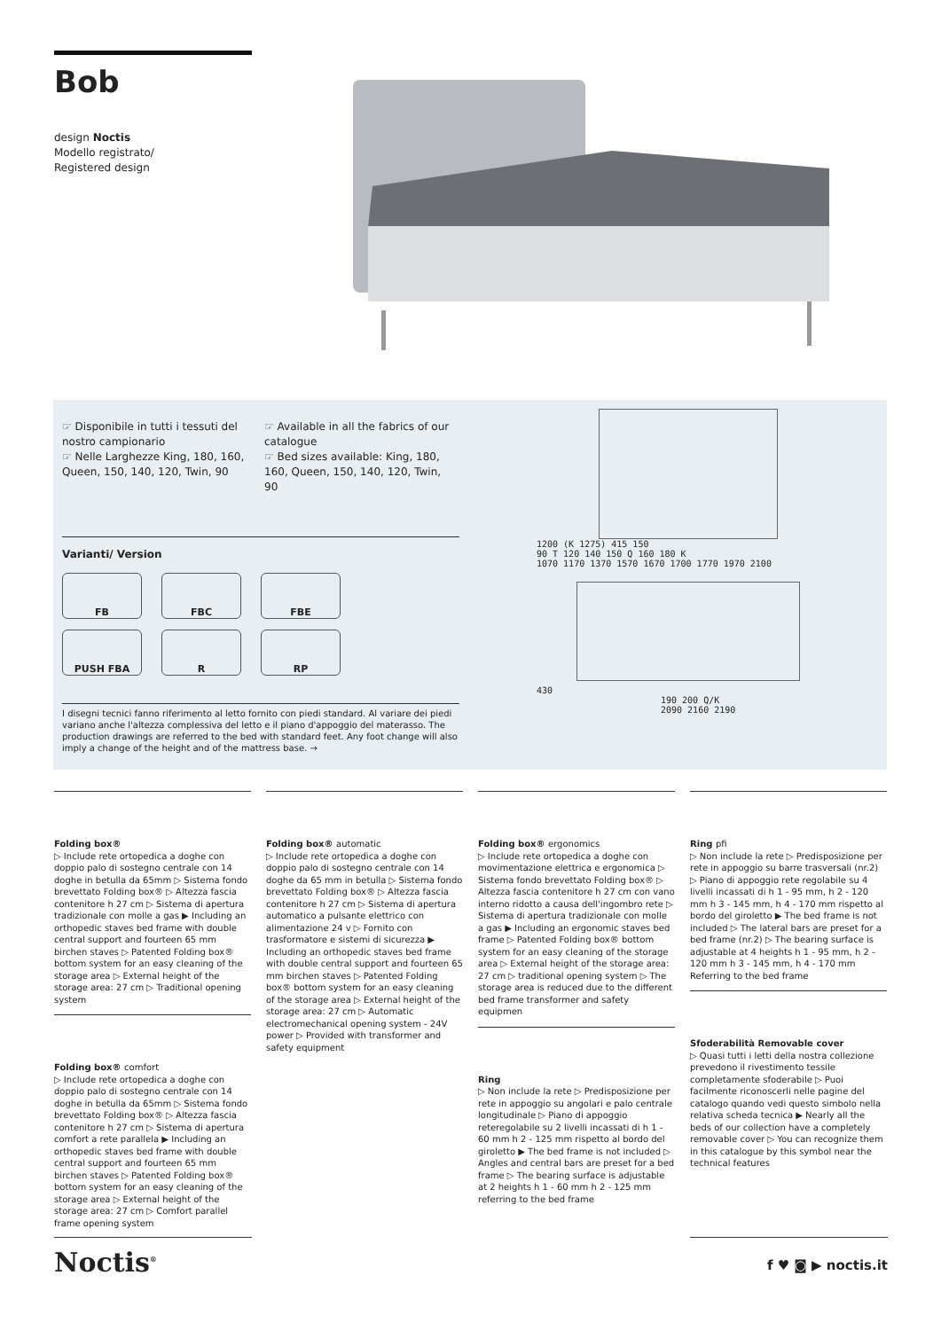Bob
design Noctis
Modello registrato/
Registered design
☞ Disponibile in tutti i tessuti del nostro campionario
☞ Nelle Larghezze King, 180, 160, Queen, 150, 140, 120, Twin, 90
☞ Available in all the fabrics of our catalogue
☞ Bed sizes available: King, 180, 160, Queen, 150, 140, 120, Twin, 90
Varianti/ Version
FB
FBC
FBE
PUSH FBA
R
RP
I disegni tecnici fanno riferimento al letto fornito con piedi standard. Al variare dei piedi variano anche l'altezza complessiva del letto e il piano d'appoggio del materasso. The production drawings are referred to the bed with standard feet. Any foot change will also imply a change of the height and of the mattress base. →
1200 (K 1275) 415 150
90 T 120 140 150 Q 160 180 K
1070 1170 1370 1570 1670 1700 1770 1970 2100
430
190 200 Q/K
2090 2160 2190
Folding box®
▷ Include rete ortopedica a doghe con doppio palo di sostegno centrale con 14 doghe in betulla da 65mm ▷ Sistema fondo brevettato Folding box® ▷ Altezza fascia contenitore h 27 cm ▷ Sistema di apertura tradizionale con molle a gas ▶ Including an orthopedic staves bed frame with double central support and fourteen 65 mm birchen staves ▷ Patented Folding box® bottom system for an easy cleaning of the storage area ▷ External height of the storage area: 27 cm ▷ Traditional opening system
Folding box® comfort
▷ Include rete ortopedica a doghe con doppio palo di sostegno centrale con 14 doghe in betulla da 65mm ▷ Sistema fondo brevettato Folding box® ▷ Altezza fascia contenitore h 27 cm ▷ Sistema di apertura comfort a rete parallela ▶ Including an orthopedic staves bed frame with double central support and fourteen 65 mm birchen staves ▷ Patented Folding box® bottom system for an easy cleaning of the storage area ▷ External height of the storage area: 27 cm ▷ Comfort parallel frame opening system
Folding box® automatic
▷ Include rete ortopedica a doghe con doppio palo di sostegno centrale con 14 doghe da 65 mm in betulla ▷ Sistema fondo brevettato Folding box® ▷ Altezza fascia contenitore h 27 cm ▷ Sistema di apertura automatico a pulsante elettrico con alimentazione 24 v ▷ Fornito con trasformatore e sistemi di sicurezza ▶ Including an orthopedic staves bed frame with double central support and fourteen 65 mm birchen staves ▷ Patented Folding box® bottom system for an easy cleaning of the storage area ▷ External height of the storage area: 27 cm ▷ Automatic electromechanical opening system - 24V power ▷ Provided with transformer and safety equipment
Folding box® ergonomics
▷ Include rete ortopedica a doghe con movimentazione elettrica e ergonomica ▷ Sistema fondo brevettato Folding box® ▷ Altezza fascia contenitore h 27 cm con vano interno ridotto a causa dell'ingombro rete ▷ Sistema di apertura tradizionale con molle a gas ▶ Including an ergonomic staves bed frame ▷ Patented Folding box® bottom system for an easy cleaning of the storage area ▷ External height of the storage area: 27 cm ▷ traditional opening system ▷ The storage area is reduced due to the different bed frame transformer and safety equipmen
Ring
▷ Non include la rete ▷ Predisposizione per rete in appoggio su angolari e palo centrale longitudinale ▷ Piano di appoggio reteregolabile su 2 livelli incassati di h 1 - 60 mm h 2 - 125 mm rispetto al bordo del giroletto ▶ The bed frame is not included ▷ Angles and central bars are preset for a bed frame ▷ The bearing surface is adjustable at 2 heights h 1 - 60 mm h 2 - 125 mm referring to the bed frame
Ring pfi
▷ Non include la rete ▷ Predisposizione per rete in appoggio su barre trasversali (nr.2) ▷ Piano di appoggio rete regolabile su 4 livelli incassati di h 1 - 95 mm, h 2 - 120 mm h 3 - 145 mm, h 4 - 170 mm rispetto al bordo del giroletto ▶ The bed frame is not included ▷ The lateral bars are preset for a bed frame (nr.2) ▷ The bearing surface is adjustable at 4 heights h 1 - 95 mm, h 2 - 120 mm h 3 - 145 mm, h 4 - 170 mm Referring to the bed frame
Sfoderabilità Removable cover
▷ Quasi tutti i letti della nostra collezione prevedono il rivestimento tessile completamente sfoderabile ▷ Puoi facilmente riconoscerli nelle pagine del catalogo quando vedi questo simbolo nella relativa scheda tecnica ▶ Nearly all the beds of our collection have a completely removable cover ▷ You can recognize them in this catalogue by this symbol near the technical features
Noctis<sup>®</sup>
f ♥ ◙ ▶ noctis.it